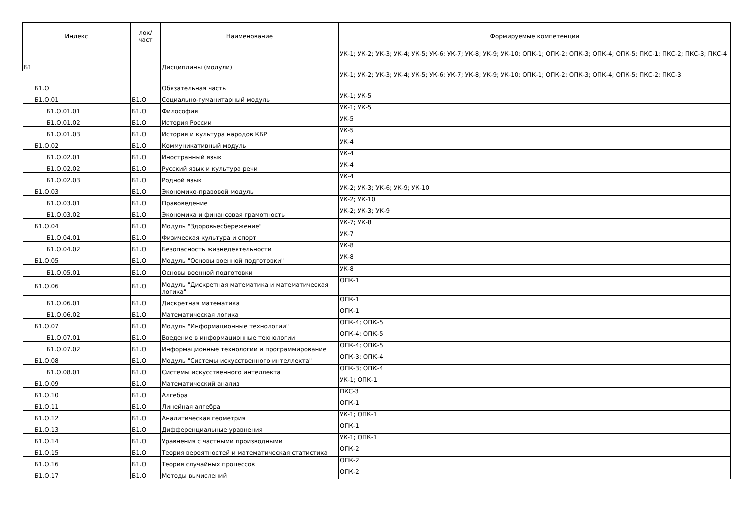| Индекс | лок/ част | Наименование | Формируемые компетенции |
| --- | --- | --- | --- |
| Б1 | | Дисциплины (модули) | УК-1; УК-2; УК-3; УК-4; УК-5; УК-6; УК-7; УК-8; УК-9; УК-10; ОПК-1; ОПК-2; ОПК-3; ОПК-4; ОПК-5; ПКС-1; ПКС-2; ПКС-3; ПКС-4 |
| Б1.О | | Обязательная часть | УК-1; УК-2; УК-3; УК-4; УК-5; УК-6; УК-7; УК-8; УК-9; УК-10; ОПК-1; ОПК-2; ОПК-3; ОПК-4; ОПК-5; ПКС-2; ПКС-3 |
| Б1.О.01 | Б1.О | Социально-гуманитарный модуль | УК-1; УК-5 |
| Б1.О.01.01 | Б1.О | Философия | УК-1; УК-5 |
| Б1.О.01.02 | Б1.О | История России | УК-5 |
| Б1.О.01.03 | Б1.О | История и культура народов КБР | УК-5 |
| Б1.О.02 | Б1.О | Коммуникативный модуль | УК-4 |
| Б1.О.02.01 | Б1.О | Иностранный язык | УК-4 |
| Б1.О.02.02 | Б1.О | Русский язык и культура речи | УК-4 |
| Б1.О.02.03 | Б1.О | Родной язык | УК-4 |
| Б1.О.03 | Б1.О | Экономико-правовой модуль | УК-2; УК-3; УК-6; УК-9; УК-10 |
| Б1.О.03.01 | Б1.О | Правоведение | УК-2; УК-10 |
| Б1.О.03.02 | Б1.О | Экономика и финансовая грамотность | УК-2; УК-3; УК-9 |
| Б1.О.04 | Б1.О | Модуль "Здоровьесбережение" | УК-7; УК-8 |
| Б1.О.04.01 | Б1.О | Физическая культура и спорт | УК-7 |
| Б1.О.04.02 | Б1.О | Безопасность жизнедеятельности | УК-8 |
| Б1.О.05 | Б1.О | Модуль "Основы военной подготовки" | УК-8 |
| Б1.О.05.01 | Б1.О | Основы военной подготовки | УК-8 |
| Б1.О.06 | Б1.О | Модуль "Дискретная математика и математическая логика" | ОПК-1 |
| Б1.О.06.01 | Б1.О | Дискретная математика | ОПК-1 |
| Б1.О.06.02 | Б1.О | Математическая логика | ОПК-1 |
| Б1.О.07 | Б1.О | Модуль "Информационные технологии" | ОПК-4; ОПК-5 |
| Б1.О.07.01 | Б1.О | Введение в информационные технологии | ОПК-4; ОПК-5 |
| Б1.О.07.02 | Б1.О | Информационные технологии и программирование | ОПК-4; ОПК-5 |
| Б1.О.08 | Б1.О | Модуль "Системы искусственного интеллекта" | ОПК-3; ОПК-4 |
| Б1.О.08.01 | Б1.О | Системы искусственного интеллекта | ОПК-3; ОПК-4 |
| Б1.О.09 | Б1.О | Математический анализ | УК-1; ОПК-1 |
| Б1.О.10 | Б1.О | Алгебра | ПКС-3 |
| Б1.О.11 | Б1.О | Линейная алгебра | ОПК-1 |
| Б1.О.12 | Б1.О | Аналитическая геометрия | УК-1; ОПК-1 |
| Б1.О.13 | Б1.О | Дифференциальные уравнения | ОПК-1 |
| Б1.О.14 | Б1.О | Уравнения с частными производными | УК-1; ОПК-1 |
| Б1.О.15 | Б1.О | Теория вероятностей и математическая статистика | ОПК-2 |
| Б1.О.16 | Б1.О | Теория случайных процессов | ОПК-2 |
| Б1.О.17 | Б1.О | Методы вычислений | ОПК-2 |